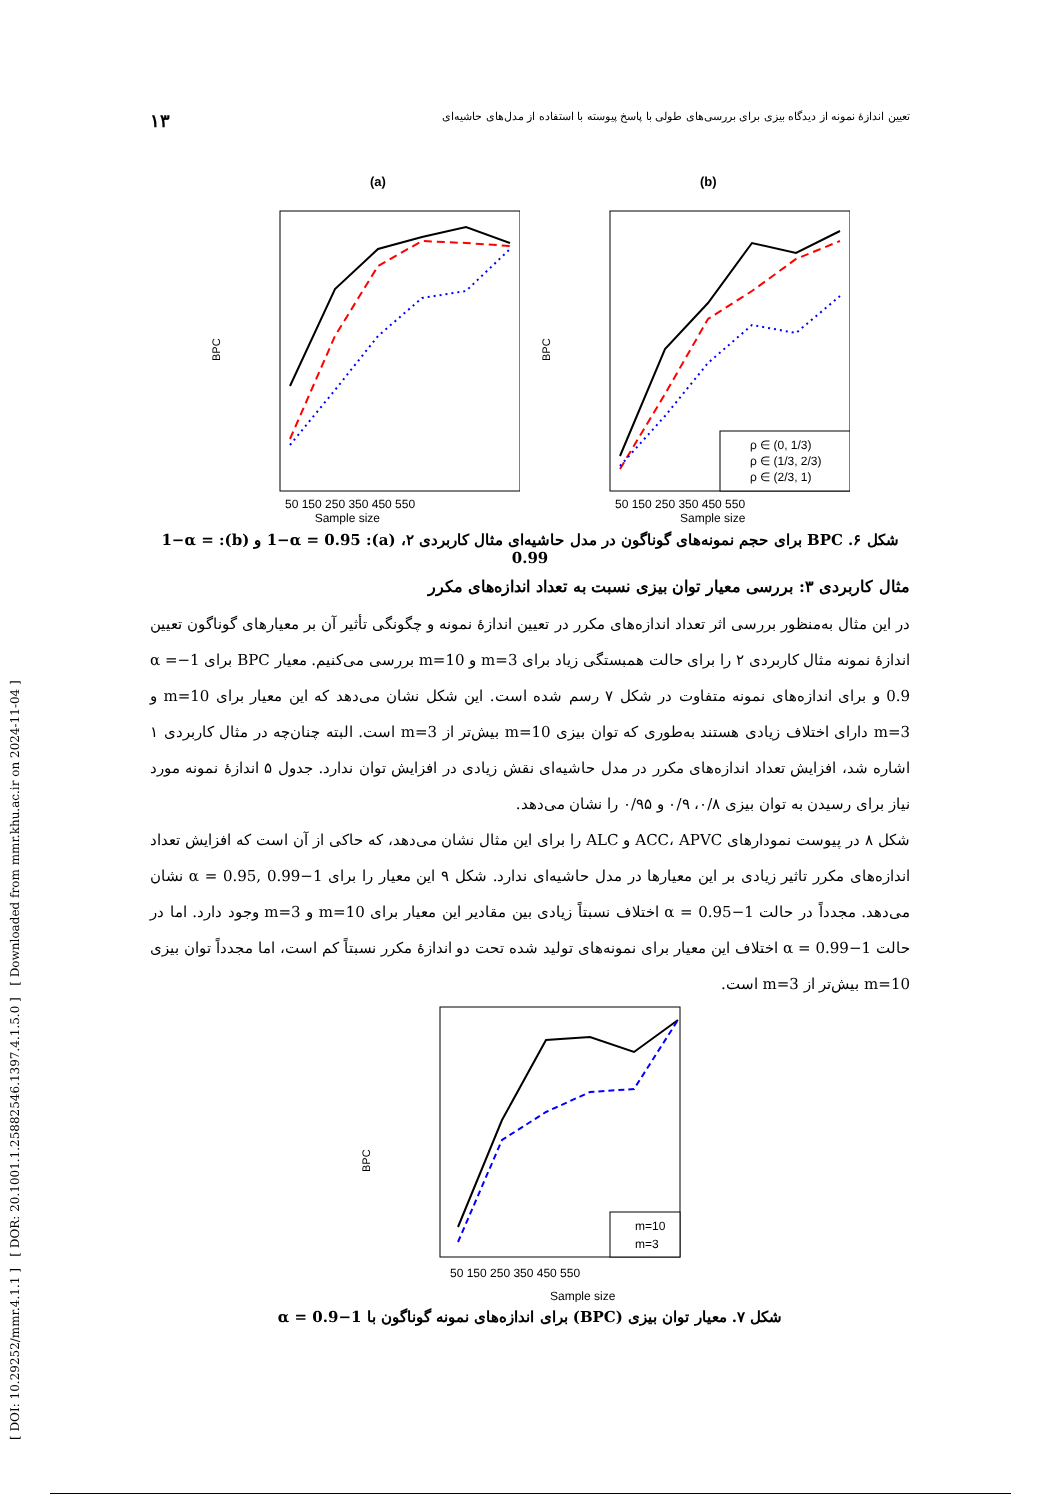[ DOI: 10.29252/mmr.4.1.1 ] [ DOR: 20.1001.1.25882546.1397.4.1.5.0 ] [ Downloaded from mmr.khu.ac.ir on 2024-11-04 ]
تعیین اندازهٔ نمونه از دیدگاه بیزی برای بررسی‌های طولی با پاسخ پیوسته با استفاده از مدل‌های حاشیه‌ای ۱۳
(a)
BPC
50 150 250 350 450 550
(b)
BPC
ρ ∈ (0, 1/3)
ρ ∈ (1/3, 2/3)
ρ ∈ (2/3, 1)
50 150 250 350 450 550
Sample size Sample size
شکل ۶. BPC برای حجم نمونه‌های گوناگون در مدل حاشیه‌ای مثال کاربردی ۲، (a): 1−α = 0.95 و (b): 1−α = 0.99
مثال کاربردی ۳: بررسی معیار توان بیزی نسبت به تعداد اندازه‌های مکرر
در این مثال به‌منظور بررسی اثر تعداد اندازه‌های مکرر در تعیین اندازهٔ نمونه و چگونگی تأثیر آن بر معیارهای گوناگون تعیین اندازهٔ نمونه مثال کاربردی ۲ را برای حالت همبستگی زیاد برای m=3 و m=10 بررسی می‌کنیم. معیار BPC برای 1−α = 0.9 و برای اندازه‌های نمونه متفاوت در شکل ۷ رسم شده است. این شکل نشان می‌دهد که این معیار برای m=10 و m=3 دارای اختلاف زیادی هستند به‌طوری که توان بیزی m=10 بیش‌تر از m=3 است. البته چنان‌چه در مثال کاربردی ۱ اشاره شد، افزایش تعداد اندازه‌های مکرر در مدل حاشیه‌ای نقش زیادی در افزایش توان ندارد. جدول ۵ اندازهٔ نمونه مورد نیاز برای رسیدن به توان بیزی ۰/۸، ۰/۹ و ۰/۹۵ را نشان می‌دهد.
شکل ۸ در پیوست نمودارهای ACC، APVC و ALC را برای این مثال نشان می‌دهد، که حاکی از آن است که افزایش تعداد اندازه‌های مکرر تاثیر زیادی بر این معیارها در مدل حاشیه‌ای ندارد. شکل ۹ این معیار را برای 1−α = 0.95, 0.99 نشان می‌دهد. مجدداً در حالت 1−α = 0.95 اختلاف نسبتاً زیادی بین مقادیر این معیار برای m=10 و m=3 وجود دارد. اما در حالت 1−α = 0.99 اختلاف این معیار برای نمونه‌های تولید شده تحت دو اندازهٔ مکرر نسبتاً کم است، اما مجدداً توان بیزی m=10 بیش‌تر از m=3 است.
BPC
m=10
m=3
50 150 250 350 450 550
Sample size
شکل ۷. معیار توان بیزی (BPC) برای اندازه‌های نمونه گوناگون با 1−α = 0.9